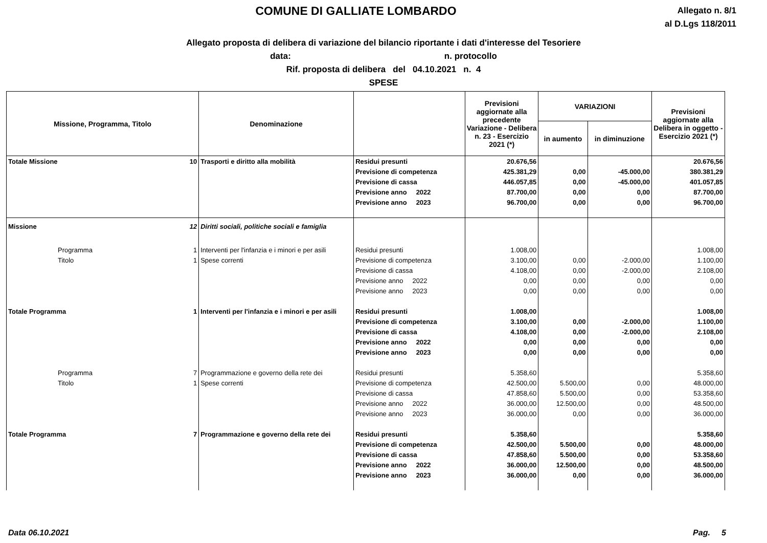COMUNE DI GALLIATE LOMBARDO
Allegato n. 8/1
al D.Lgs 118/2011
Allegato proposta di delibera di variazione del bilancio riportante i dati d'interesse del Tesoriere
data: n. protocollo
Rif. proposta di delibera del 04.10.2021 n. 4
SPESE
| Missione, Programma, Titolo | | Denominazione | | Previsioni aggiornate alla precedente Variazione - Delibera n. 23 - Esercizio 2021 (*) | VARIAZIONI | | Previsioni aggiornate alla Delibera in oggetto - Esercizio 2021 (*) |
| --- | --- | --- | --- | --- | --- | --- | --- |
| | | | | | in aumento | in diminuzione | |
| Totale Missione | 10 | Trasporti e diritto alla mobilità | Residui presunti | 20.676,56 | | | 20.676,56 |
| | | | Previsione di competenza | 425.381,29 | 0,00 | -45.000,00 | 380.381,29 |
| | | | Previsione di cassa | 446.057,85 | 0,00 | -45.000,00 | 401.057,85 |
| | | | Previsione anno 2022 | 87.700,00 | 0,00 | 0,00 | 87.700,00 |
| | | | Previsione anno 2023 | 96.700,00 | 0,00 | 0,00 | 96.700,00 |
| Missione | 12 | Diritti sociali, politiche sociali e famiglia | | | | | |
| Programma | 1 | Interventi per l'infanzia e i minori e per asili | Residui presunti | 1.008,00 | | | 1.008,00 |
| Titolo | 1 | Spese correnti | Previsione di competenza | 3.100,00 | 0,00 | -2.000,00 | 1.100,00 |
| | | | Previsione di cassa | 4.108,00 | 0,00 | -2.000,00 | 2.108,00 |
| | | | Previsione anno 2022 | 0,00 | 0,00 | 0,00 | 0,00 |
| | | | Previsione anno 2023 | 0,00 | 0,00 | 0,00 | 0,00 |
| Totale Programma | 1 | Interventi per l'infanzia e i minori e per asili | Residui presunti | 1.008,00 | | | 1.008,00 |
| | | | Previsione di competenza | 3.100,00 | 0,00 | -2.000,00 | 1.100,00 |
| | | | Previsione di cassa | 4.108,00 | 0,00 | -2.000,00 | 2.108,00 |
| | | | Previsione anno 2022 | 0,00 | 0,00 | 0,00 | 0,00 |
| | | | Previsione anno 2023 | 0,00 | 0,00 | 0,00 | 0,00 |
| Programma | 7 | Programmazione e governo della rete dei | Residui presunti | 5.358,60 | | | 5.358,60 |
| Titolo | 1 | Spese correnti | Previsione di competenza | 42.500,00 | 5.500,00 | 0,00 | 48.000,00 |
| | | | Previsione di cassa | 47.858,60 | 5.500,00 | 0,00 | 53.358,60 |
| | | | Previsione anno 2022 | 36.000,00 | 12.500,00 | 0,00 | 48.500,00 |
| | | | Previsione anno 2023 | 36.000,00 | 0,00 | 0,00 | 36.000,00 |
| Totale Programma | 7 | Programmazione e governo della rete dei | Residui presunti | 5.358,60 | | | 5.358,60 |
| | | | Previsione di competenza | 42.500,00 | 5.500,00 | 0,00 | 48.000,00 |
| | | | Previsione di cassa | 47.858,60 | 5.500,00 | 0,00 | 53.358,60 |
| | | | Previsione anno 2022 | 36.000,00 | 12.500,00 | 0,00 | 48.500,00 |
| | | | Previsione anno 2023 | 36.000,00 | 0,00 | 0,00 | 36.000,00 |
Data 06.10.2021 Pag. 5